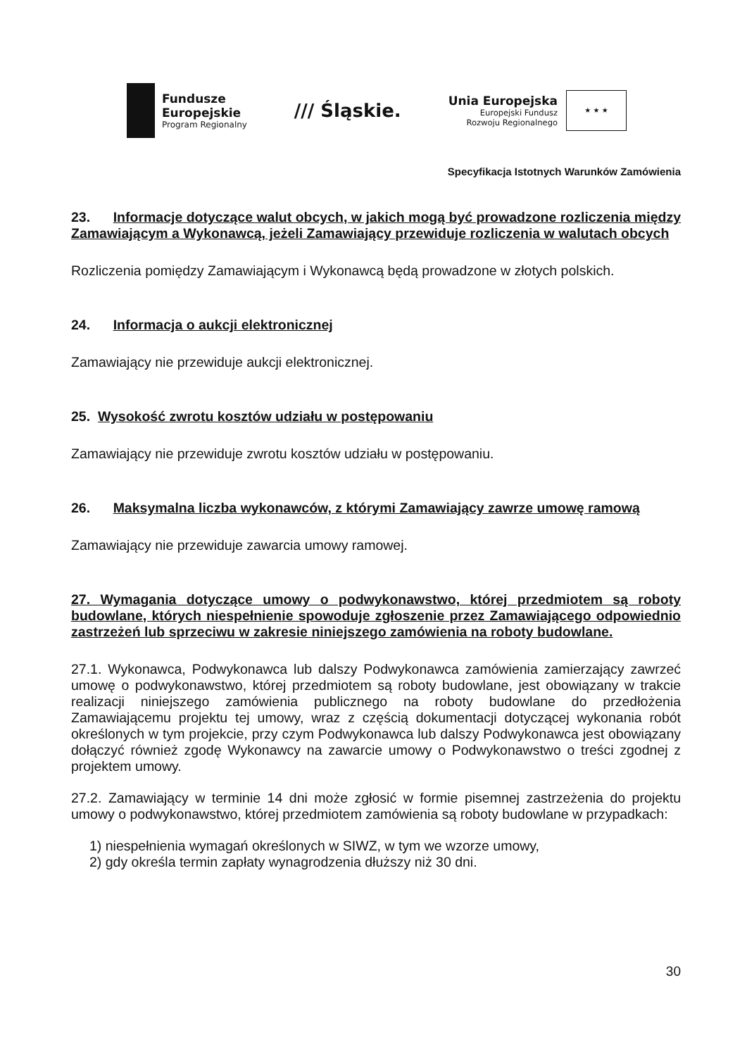Fundusze
Europejskie
Program Regionalny
/// Śląskie.
Unia Europejska
Europejski Fundusz
Rozwoju Regionalnego
★ ★ ★
Specyfikacja Istotnych Warunków Zamówienia
23. Informacje dotyczące walut obcych, w jakich mogą być prowadzone rozliczenia między Zamawiającym a Wykonawcą, jeżeli Zamawiający przewiduje rozliczenia w walutach obcych
Rozliczenia pomiędzy Zamawiającym i Wykonawcą będą prowadzone w złotych polskich.
24. Informacja o aukcji elektronicznej
Zamawiający nie przewiduje aukcji elektronicznej.
25. Wysokość zwrotu kosztów udziału w postępowaniu
Zamawiający nie przewiduje zwrotu kosztów udziału w postępowaniu.
26. Maksymalna liczba wykonawców, z którymi Zamawiający zawrze umowę ramową
Zamawiający nie przewiduje zawarcia umowy ramowej.
27. Wymagania dotyczące umowy o podwykonawstwo, której przedmiotem są roboty budowlane, których niespełnienie spowoduje zgłoszenie przez Zamawiającego odpowiednio zastrzeżeń lub sprzeciwu w zakresie niniejszego zamówienia na roboty budowlane.
27.1. Wykonawca, Podwykonawca lub dalszy Podwykonawca zamówienia zamierzający zawrzeć umowę o podwykonawstwo, której przedmiotem są roboty budowlane, jest obowiązany w trakcie realizacji niniejszego zamówienia publicznego na roboty budowlane do przedłożenia Zamawiającemu projektu tej umowy, wraz z częścią dokumentacji dotyczącej wykonania robót określonych w tym projekcie, przy czym Podwykonawca lub dalszy Podwykonawca jest obowiązany dołączyć również zgodę Wykonawcy na zawarcie umowy o Podwykonawstwo o treści zgodnej z projektem umowy.
27.2. Zamawiający w terminie 14 dni może zgłosić w formie pisemnej zastrzeżenia do projektu umowy o podwykonawstwo, której przedmiotem zamówienia są roboty budowlane w przypadkach:
1) niespełnienia wymagań określonych w SIWZ, w tym we wzorze umowy,
2) gdy określa termin zapłaty wynagrodzenia dłuższy niż 30 dni.
30